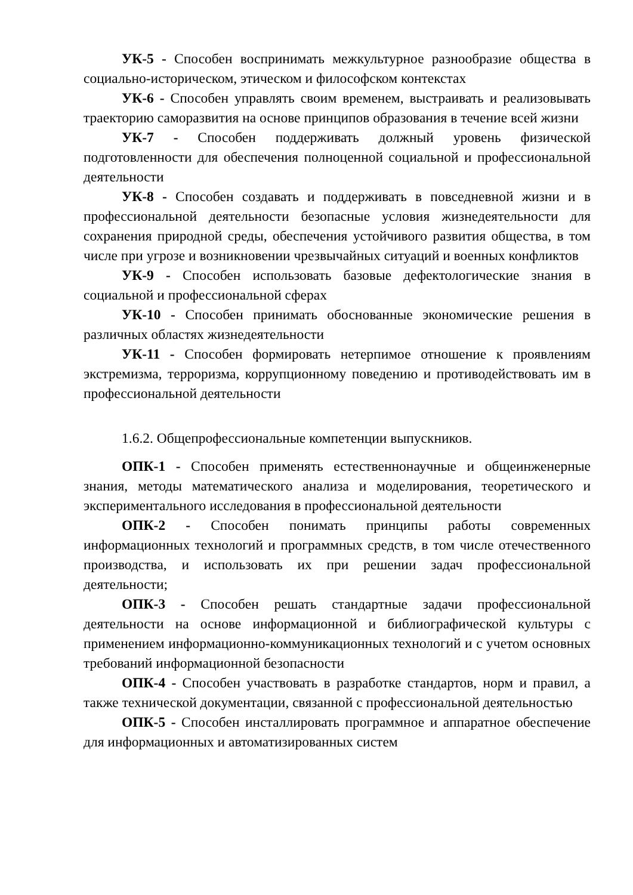УК-5 - Способен воспринимать межкультурное разнообразие общества в социально-историческом, этическом и философском контекстах
УК-6 - Способен управлять своим временем, выстраивать и реализовывать траекторию саморазвития на основе принципов образования в течение всей жизни
УК-7 - Способен поддерживать должный уровень физической подготовленности для обеспечения полноценной социальной и профессиональной деятельности
УК-8 - Способен создавать и поддерживать в повседневной жизни и в профессиональной деятельности безопасные условия жизнедеятельности для сохранения природной среды, обеспечения устойчивого развития общества, в том числе при угрозе и возникновении чрезвычайных ситуаций и военных конфликтов
УК-9 - Способен использовать базовые дефектологические знания в социальной и профессиональной сферах
УК-10 - Способен принимать обоснованные экономические решения в различных областях жизнедеятельности
УК-11 - Способен формировать нетерпимое отношение к проявлениям экстремизма, терроризма, коррупционному поведению и противодействовать им в профессиональной деятельности
1.6.2. Общепрофессиональные компетенции выпускников.
ОПК-1 - Способен применять естественнонаучные и общеинженерные знания, методы математического анализа и моделирования, теоретического и экспериментального исследования в профессиональной деятельности
ОПК-2 - Способен понимать принципы работы современных информационных технологий и программных средств, в том числе отечественного производства, и использовать их при решении задач профессиональной деятельности;
ОПК-3 - Способен решать стандартные задачи профессиональной деятельности на основе информационной и библиографической культуры с применением информационно-коммуникационных технологий и с учетом основных требований информационной безопасности
ОПК-4 - Способен участвовать в разработке стандартов, норм и правил, а также технической документации, связанной с профессиональной деятельностью
ОПК-5 - Способен инсталлировать программное и аппаратное обеспечение для информационных и автоматизированных систем